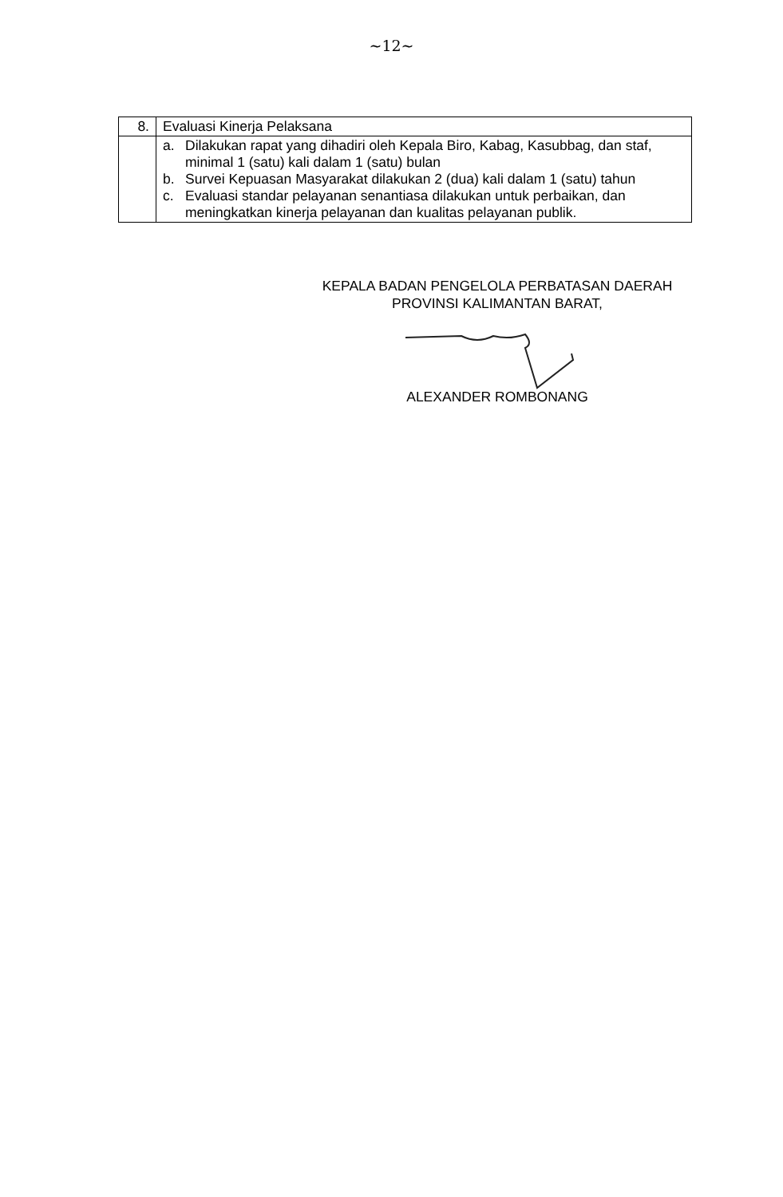~12~
| 8. | Evaluasi Kinerja Pelaksana |
| | a. Dilakukan rapat yang dihadiri oleh Kepala Biro, Kabag, Kasubbag, dan staf, minimal 1 (satu) kali dalam 1 (satu) bulan b. Survei Kepuasan Masyarakat dilakukan 2 (dua) kali dalam 1 (satu) tahun c. Evaluasi standar pelayanan senantiasa dilakukan untuk perbaikan, dan meningkatkan kinerja pelayanan dan kualitas pelayanan publik. |
KEPALA BADAN PENGELOLA PERBATASAN DAERAH
PROVINSI KALIMANTAN BARAT,
ALEXANDER ROMBONANG